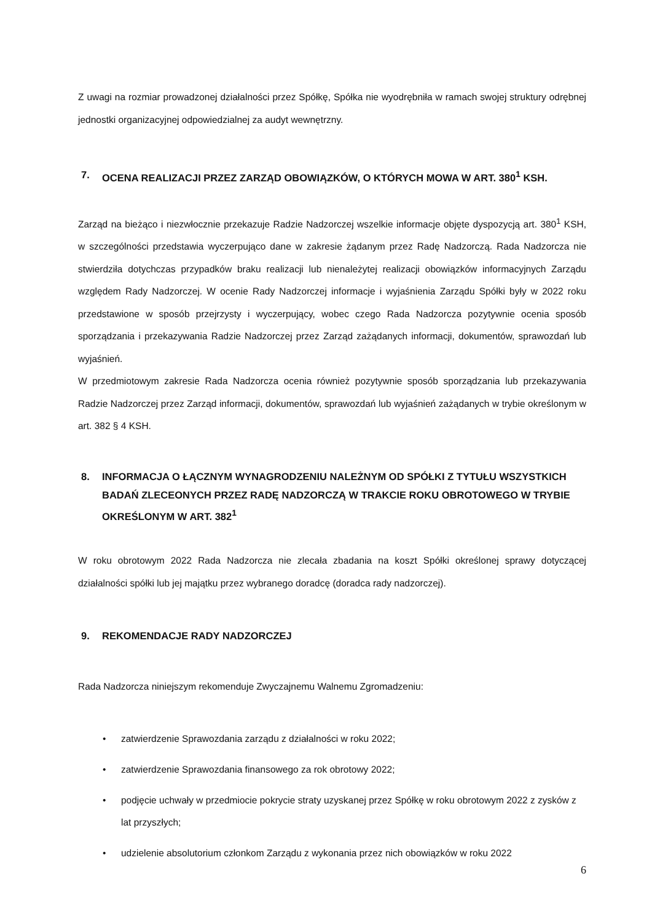Z uwagi na rozmiar prowadzonej działalności przez Spółkę, Spółka nie wyodrębniła w ramach swojej struktury odrębnej jednostki organizacyjnej odpowiedzialnej za audyt wewnętrzny.
7. OCENA REALIZACJI PRZEZ ZARZĄD OBOWIĄZKÓW, O KTÓRYCH MOWA W ART. 380<sup>1</sup> KSH.
Zarząd na bieżąco i niezwłocznie przekazuje Radzie Nadzorczej wszelkie informacje objęte dyspozycją art. 380<sup>1</sup> KSH, w szczególności przedstawia wyczerpująco dane w zakresie żądanym przez Radę Nadzorczą. Rada Nadzorcza nie stwierdziła dotychczas przypadków braku realizacji lub nienależytej realizacji obowiązków informacyjnych Zarządu względem Rady Nadzorczej. W ocenie Rady Nadzorczej informacje i wyjaśnienia Zarządu Spółki były w 2022 roku przedstawione w sposób przejrzysty i wyczerpujący, wobec czego Rada Nadzorcza pozytywnie ocenia sposób sporządzania i przekazywania Radzie Nadzorczej przez Zarząd zażądanych informacji, dokumentów, sprawozdań lub wyjaśnień.
W przedmiotowym zakresie Rada Nadzorcza ocenia również pozytywnie sposób sporządzania lub przekazywania Radzie Nadzorczej przez Zarząd informacji, dokumentów, sprawozdań lub wyjaśnień zażądanych w trybie określonym w art. 382 § 4 KSH.
8. INFORMACJA O ŁĄCZNYM WYNAGRODZENIU NALEŻNYM OD SPÓŁKI Z TYTUŁU WSZYSTKICH BADAŃ ZLECEONYCH PRZEZ RADĘ NADZORCZĄ W TRAKCIE ROKU OBROTOWEGO W TRYBIE OKREŚLONYM W ART. 382<sup>1</sup>
W roku obrotowym 2022 Rada Nadzorcza nie zlecała zbadania na koszt Spółki określonej sprawy dotyczącej działalności spółki lub jej majątku przez wybranego doradcę (doradca rady nadzorczej).
9. REKOMENDACJE RADY NADZORCZEJ
Rada Nadzorcza niniejszym rekomenduje Zwyczajnemu Walnemu Zgromadzeniu:
• zatwierdzenie Sprawozdania zarządu z działalności w roku 2022;
• zatwierdzenie Sprawozdania finansowego za rok obrotowy 2022;
• podjęcie uchwały w przedmiocie pokrycie straty uzyskanej przez Spółkę w roku obrotowym 2022 z zysków z lat przyszłych;
• udzielenie absolutorium członkom Zarządu z wykonania przez nich obowiązków w roku 2022
6